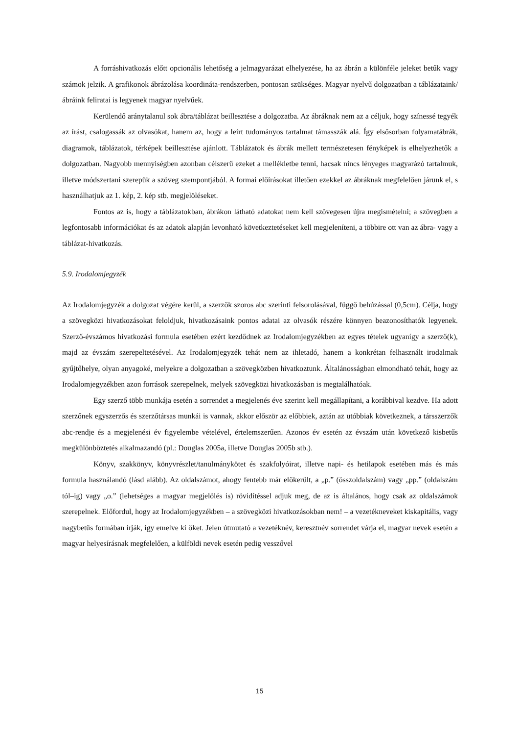A forráshivatkozás előtt opcionális lehetőség a jelmagyarázat elhelyezése, ha az ábrán a különféle jeleket betűk vagy számok jelzik. A grafikonok ábrázolása koordináta-rendszerben, pontosan szükséges. Magyar nyelvű dolgozatban a táblázataink/ábráink feliratai is legyenek magyar nyelvűek.
Kerülendő aránytalanul sok ábra/táblázat beillesztése a dolgozatba. Az ábráknak nem az a céljuk, hogy színessé tegyék az írást, csalogassák az olvasókat, hanem az, hogy a leírt tudományos tartalmat támasszák alá. Így elsősorban folyamatábrák, diagramok, táblázatok, térképek beillesztése ajánlott. Táblázatok és ábrák mellett természetesen fényképek is elhelyezhetők a dolgozatban. Nagyobb mennyiségben azonban célszerű ezeket a mellékletbe tenni, hacsak nincs lényeges magyarázó tartalmuk, illetve módszertani szerepük a szöveg szempontjából. A formai előírásokat illetően ezekkel az ábráknak megfelelően járunk el, s használhatjuk az 1. kép, 2. kép stb. megjelöléseket.
Fontos az is, hogy a táblázatokban, ábrákon látható adatokat nem kell szövegesen újra megismételni; a szövegben a legfontosabb információkat és az adatok alapján levonható következtetéseket kell megjeleníteni, a többire ott van az ábra- vagy a táblázat-hivatkozás.
5.9. Irodalomjegyzék
Az Irodalomjegyzék a dolgozat végére kerül, a szerzők szoros abc szerinti felsorolásával, függő behúzással (0,5cm). Célja, hogy a szövegközi hivatkozásokat feloldjuk, hivatkozásaink pontos adatai az olvasók részére könnyen beazonosíthatók legyenek. Szerző-évszámos hivatkozási formula esetében ezért kezdődnek az Irodalomjegyzékben az egyes tételek ugyanígy a szerző(k), majd az évszám szerepeltetésével. Az Irodalomjegyzék tehát nem az ihletadó, hanem a konkrétan felhasznált irodalmak gyűjtőhelye, olyan anyagoké, melyekre a dolgozatban a szövegközben hivatkoztunk. Általánosságban elmondható tehát, hogy az Irodalomjegyzékben azon források szerepelnek, melyek szövegközi hivatkozásban is megtalálhatóak.
Egy szerző több munkája esetén a sorrendet a megjelenés éve szerint kell megállapítani, a korábbival kezdve. Ha adott szerzőnek egyszerzős és szerzőtársas munkái is vannak, akkor először az előbbiek, aztán az utóbbiak következnek, a társszerzők abc-rendje és a megjelenési év figyelembe vételével, értelemszerűen. Azonos év esetén az évszám után következő kisbetűs megkülönböztetés alkalmazandó (pl.: Douglas 2005a, illetve Douglas 2005b stb.).
Könyv, szakkönyv, könyvrészlet/tanulmánykötet és szakfolyóirat, illetve napi- és hetilapok esetében más és más formula használandó (lásd alább). Az oldalszámot, ahogy fentebb már előkerült, a „p.” (összoldalszám) vagy „pp.” (oldalszám tól–ig) vagy „o.” (lehetséges a magyar megjelölés is) rövidítéssel adjuk meg, de az is általános, hogy csak az oldalszámok szerepelnek. Előfordul, hogy az Irodalomjegyzékben – a szövegközi hivatkozásokban nem! – a vezetékneveket kiskapitális, vagy nagybetűs formában írják, így emelve ki őket. Jelen útmutató a vezetéknév, keresztnév sorrendet várja el, magyar nevek esetén a magyar helyesírásnak megfelelően, a külföldi nevek esetén pedig vesszővel
15